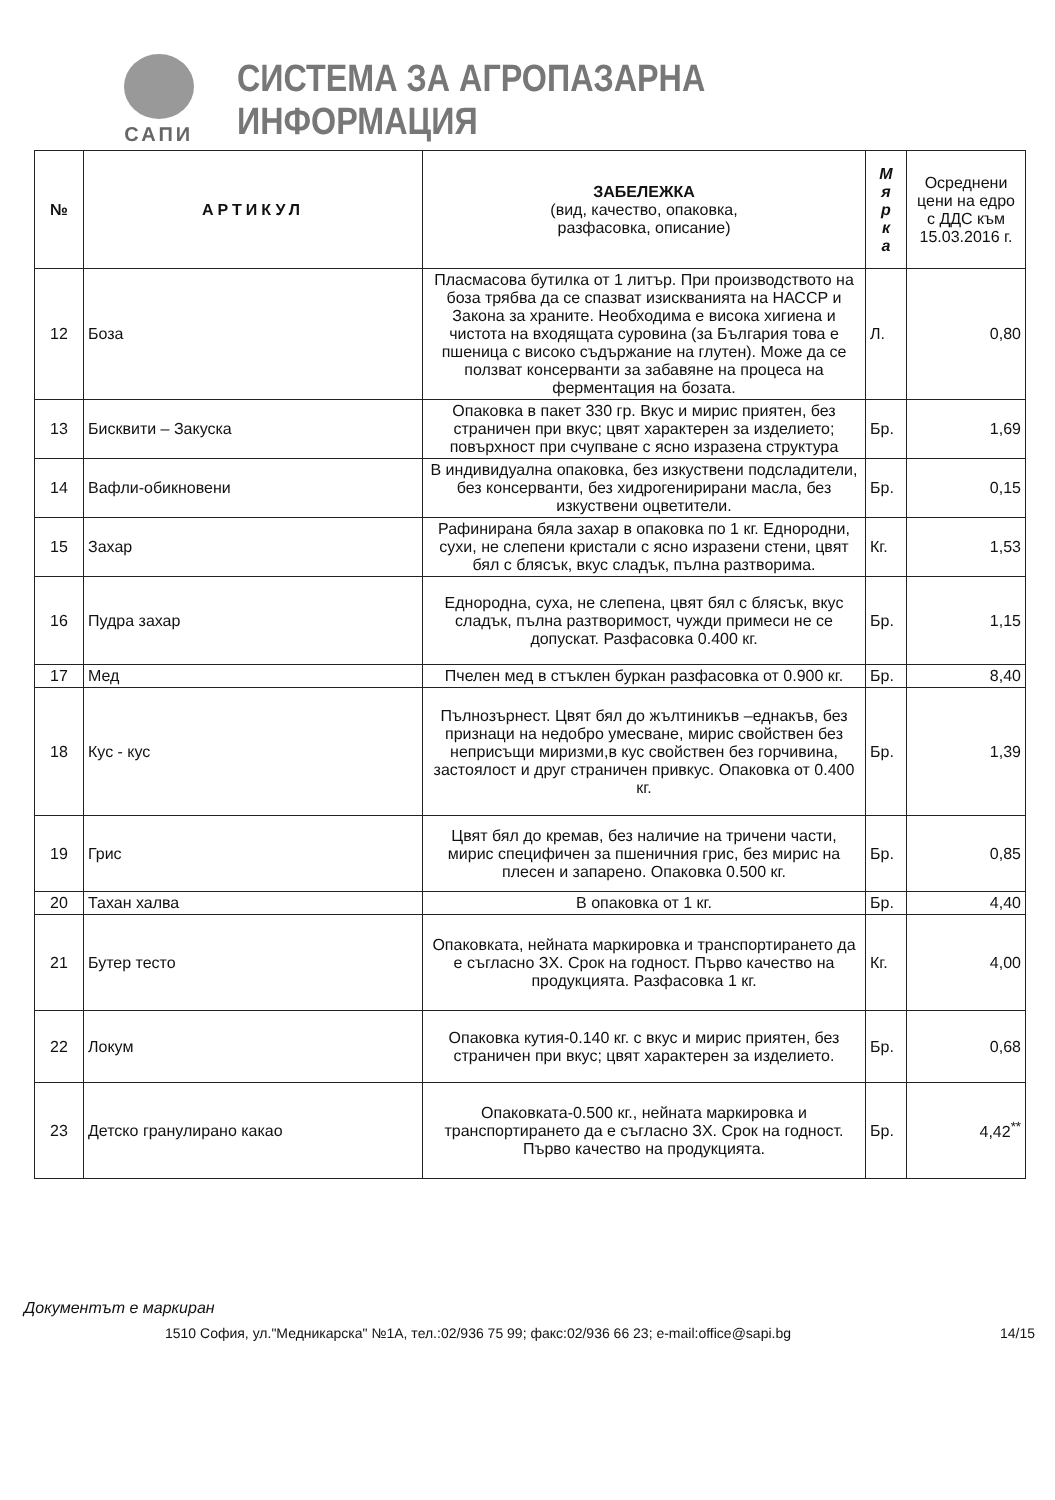САПИ
СИСТЕМА ЗА АГРОПАЗАРНА ИНФОРМАЦИЯ
| № | АРТИКУЛ | ЗАБЕЛЕЖКА (вид, качество, опаковка, разфасовка, описание) | М я р к а | Осреднени цени на едро с ДДС към 15.03.2016 г. |
| --- | --- | --- | --- | --- |
| 12 | Боза | Пласмасова бутилка от 1 литър. При производството на боза трябва да се спазват изискванията на НАССР и Закона за храните. Необходима е висока хигиена и чистота на входящата суровина (за България това е пшеница с високо съдържание на глутен). Може да се ползват консерванти за забавяне на процеса на ферментация на бозата. | Л. | 0,80 |
| 13 | Бисквити – Закуска | Опаковка в пакет 330 гр. Вкус и мирис приятен, без страничен при вкус; цвят характерен за изделието; повърхност при счупване с ясно изразена структура | Бр. | 1,69 |
| 14 | Вафли-обикновени | В индивидуална опаковка, без изкуствени подсладители, без консерванти, без хидрогенирирани масла, без изкуствени оцветители. | Бр. | 0,15 |
| 15 | Захар | Рафинирана бяла захар в опаковка по 1 кг. Еднородни, сухи, не слепени кристали с ясно изразени стени, цвят бял с блясък, вкус сладък, пълна разтворима. | Кг. | 1,53 |
| 16 | Пудра захар | Еднородна, суха, не слепена, цвят бял с блясък, вкус сладък, пълна разтворимост, чужди примеси не се допускат. Разфасовка 0.400 кг. | Бр. | 1,15 |
| 17 | Мед | Пчелен мед в стъклен буркан разфасовка от 0.900 кг. | Бр. | 8,40 |
| 18 | Кус - кус | Пълнозърнест. Цвят бял до жълтиникъв –еднакъв, без признаци на недобро умесване, мирис свойствен без неприсъщи миризми,в кус свойствен без горчивина, застоялост и друг страничен привкус. Опаковка от 0.400 кг. | Бр. | 1,39 |
| 19 | Грис | Цвят бял до кремав, без наличие на тричени части, мирис специфичен за пшеничния грис, без мирис на плесен и запарено. Опаковка 0.500 кг. | Бр. | 0,85 |
| 20 | Тахан халва | В опаковка от 1 кг. | Бр. | 4,40 |
| 21 | Бутер тесто | Опаковката, нейната маркировка и транспортирането да е съгласно ЗХ. Срок на годност. Първо качество на продукцията. Разфасовка 1 кг. | Кг. | 4,00 |
| 22 | Локум | Опаковка кутия-0.140 кг. с вкус и мирис приятен, без страничен при вкус; цвят характерен за изделието. | Бр. | 0,68 |
| 23 | Детско гранулирано какао | Опаковката-0.500 кг., нейната маркировка и транспортирането да е съгласно ЗХ. Срок на годност. Първо качество на продукцията. | Бр. | 4,42<sup>**</sup> |
Документът е маркиран
1510 София, ул."Медникарска" №1А, тел.:02/936 75 99; факс:02/936 66 23; e-mail:office@sapi.bg 14/15